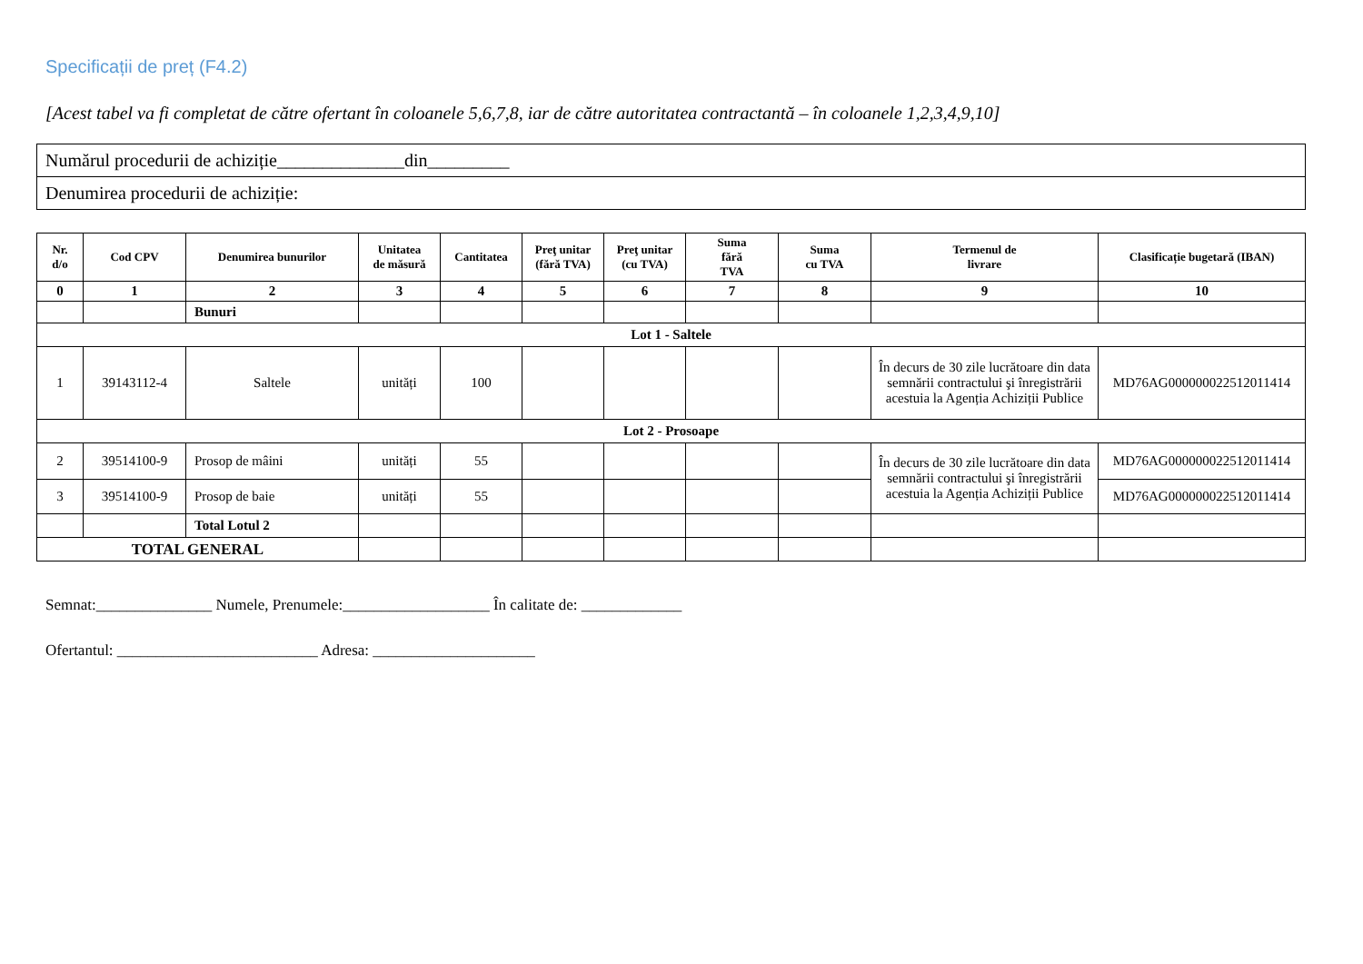Specificații de preț (F4.2)
[Acest tabel va fi completat de către ofertant în coloanele 5,6,7,8, iar de către autoritatea contractantă – în coloanele 1,2,3,4,9,10]
| Numărul procedurii de achiziție______________din_________ |
| Denumirea procedurii de achiziție: |
| Nr. d/o | Cod CPV | Denumirea bunurilor | Unitatea de măsură | Cantitatea | Preţ unitar (fără TVA) | Preţ unitar (cu TVA) | Suma fără TVA | Suma cu TVA | Termenul de livrare | Clasificație bugetară (IBAN) |
| --- | --- | --- | --- | --- | --- | --- | --- | --- | --- | --- |
| 0 | 1 | 2 | 3 | 4 | 5 | 6 | 7 | 8 | 9 | 10 |
| | | Bunuri | | | | | | | | |
| Lot 1 - Saltele | | | | | | | | | | |
| 1 | 39143112-4 | Saltele | unități | 100 | | | | | În decurs de 30 zile lucrătoare din data semnării contractului şi înregistrării acestuia la Agenția Achiziții Publice | MD76AG000000022512011414 |
| Lot 2 - Prosoape | | | | | | | | | | |
| 2 | 39514100-9 | Prosop de mâini | unități | 55 | | | | | În decurs de 30 zile lucrătoare din data semnării contractului şi înregistrării acestuia la Agenția Achiziții Publice | MD76AG000000022512011414 |
| 3 | 39514100-9 | Prosop de baie | unități | 55 | | | | | | MD76AG000000022512011414 |
| | | Total Lotul 2 | | | | | | | | |
| TOTAL GENERAL | | | | | | | | | | |
Semnat:_______________ Numele, Prenumele:___________________ În calitate de: _____________
Ofertantul: __________________________ Adresa: _____________________